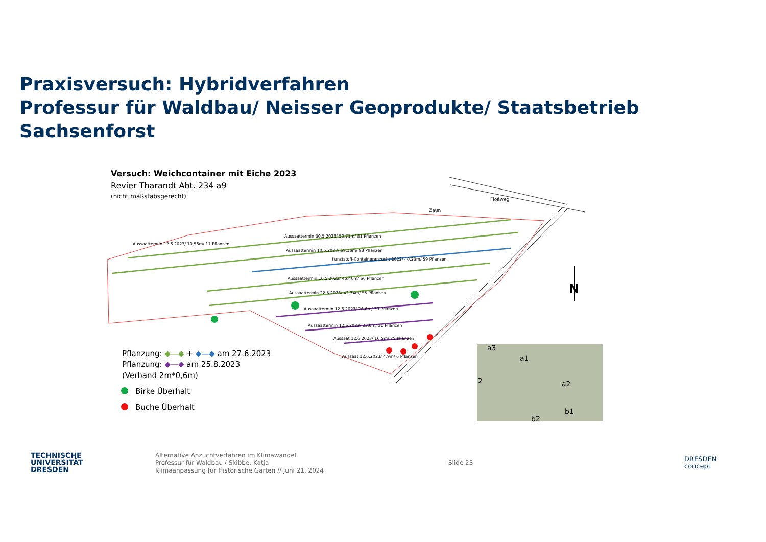Praxisversuch: Hybridverfahren
Professur für Waldbau/ Neisser Geoprodukte/ Staatsbetrieb Sachsenforst
Versuch: Weichcontainer mit Eiche 2023
Revier Tharandt Abt. 234 a9
(nicht maßstabsgerecht)
Floßweg
Zaun
Aussaattermin 12.6.2023/ 10,56m/ 17 Pflanzen
Aussaattermin 30.5.2023/ 50,71m/ 81 Pflanzen
Aussaattermin 10.5.2023/ 69,16m/ 93 Pflanzen
Kunststoff-Containeranzucht 2022/ 40,23m/ 59 Pflanzen
Aussaattermin 10.5.2023/ 45,40m/ 66 Pflanzen
Aussaattermin 22.5.2023/ 42,74m/ 55 Pflanzen
Aussaattermin 12.6.2023/ 26,6m/ 30 Pflanzen
Aussaattermin 12.6.2023/ 23,6m/ 31 Pflanzen
Aussaat 12.6.2023/ 16,5m/ 25 Pflanzen
Aussaat 12.6.2023/ 4,9m/ 6 Pflanzen
N
Pflanzung: ◆—◆ + ◆—◆ am 27.6.2023
Pflanzung: ◆—◆ am 25.8.2023
(Verband 2m*0,6m)
Birke Überhalt
Buche Überhalt
a3
a1
2
a2
b1
b2
TECHNISCHE
UNIVERSITÄT
DRESDEN
Alternative Anzuchtverfahren im Klimawandel
Professur für Waldbau / Skibbe, Katja
Klimaanpassung für Historische Gärten // Juni 21, 2024
Slide 23
DRESDEN
concept